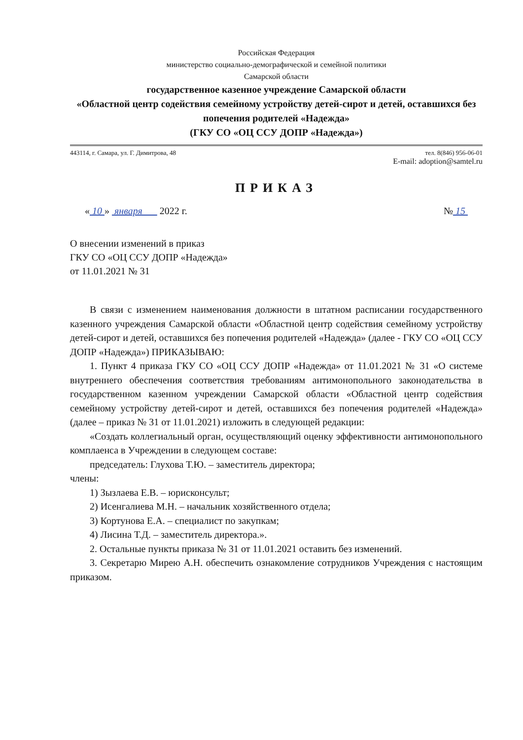Российская Федерация
министерство социально-демографической и семейной политики
Самарской области
государственное казенное учреждение Самарской области
«Областной центр содействия семейному устройству детей-сирот и детей, оставшихся без попечения родителей «Надежда»
(ГКУ СО «ОЦ ССУ ДОПР «Надежда»)
443114, г. Самара, ул. Г. Димитрова, 48 тел. 8(846) 956-06-01
E-mail: adoption@samtel.ru
ПРИКАЗ
« 10 » января 2022 г. № 15
О внесении изменений в приказ
ГКУ СО «ОЦ ССУ ДОПР «Надежда»
от 11.01.2021 № 31
В связи с изменением наименования должности в штатном расписании государственного казенного учреждения Самарской области «Областной центр содействия семейному устройству детей-сирот и детей, оставшихся без попечения родителей «Надежда» (далее - ГКУ СО «ОЦ ССУ ДОПР «Надежда») ПРИКАЗЫВАЮ:
1. Пункт 4 приказа ГКУ СО «ОЦ ССУ ДОПР «Надежда» от 11.01.2021 № 31 «О системе внутреннего обеспечения соответствия требованиям антимонопольного законодательства в государственном казенном учреждении Самарской области «Областной центр содействия семейному устройству детей-сирот и детей, оставшихся без попечения родителей «Надежда» (далее – приказ № 31 от 11.01.2021) изложить в следующей редакции:
«Создать коллегиальный орган, осуществляющий оценку эффективности антимонопольного комплаенса в Учреждении в следующем составе:
председатель: Глухова Т.Ю. – заместитель директора;
члены:
1) Зызлаева Е.В. – юрисконсульт;
2) Исенгалиева М.Н. – начальник хозяйственного отдела;
3) Кортунова Е.А. – специалист по закупкам;
4) Лисина Т.Д. – заместитель директора.».
2. Остальные пункты приказа № 31 от 11.01.2021 оставить без изменений.
3. Секретарю Мирею А.Н. обеспечить ознакомление сотрудников Учреждения с настоящим приказом.